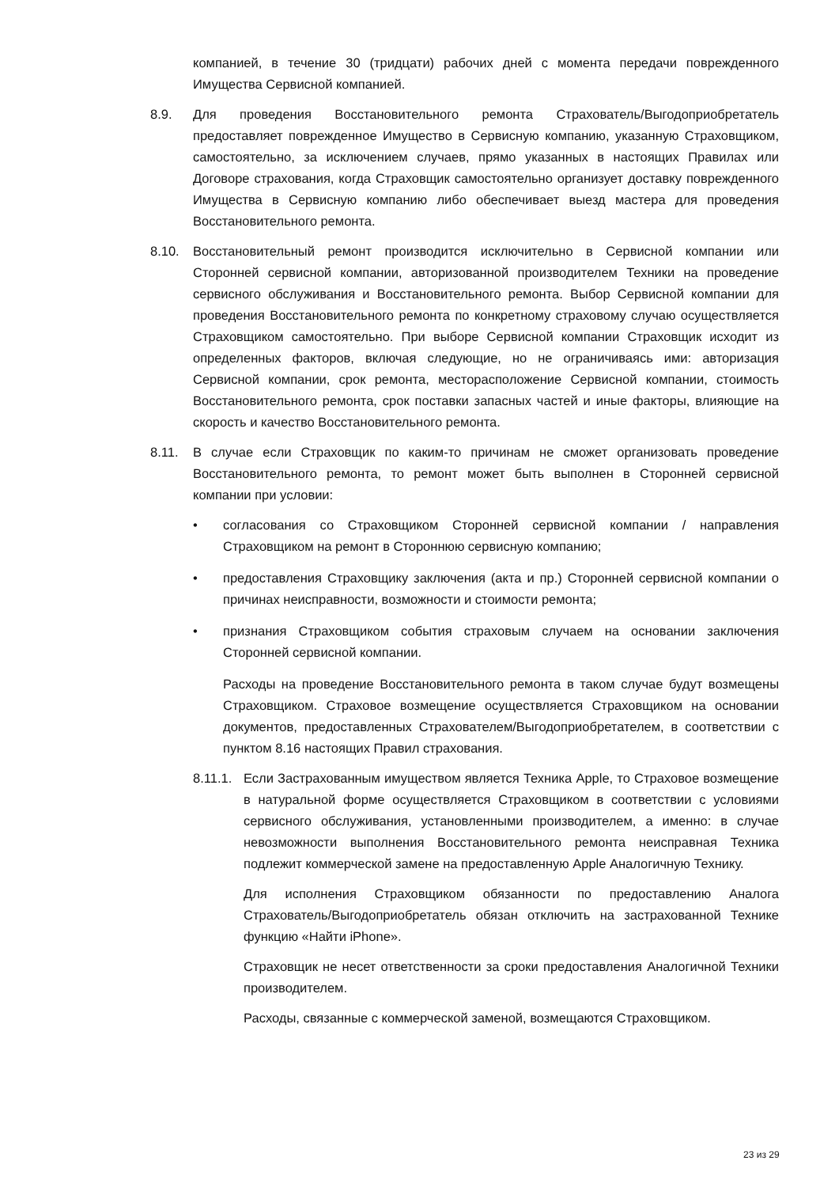компанией, в течение 30 (тридцати) рабочих дней с момента передачи поврежденного Имущества Сервисной компанией.
8.9. Для проведения Восстановительного ремонта Страхователь/Выгодоприобретатель предоставляет поврежденное Имущество в Сервисную компанию, указанную Страховщиком, самостоятельно, за исключением случаев, прямо указанных в настоящих Правилах или Договоре страхования, когда Страховщик самостоятельно организует доставку поврежденного Имущества в Сервисную компанию либо обеспечивает выезд мастера для проведения Восстановительного ремонта.
8.10. Восстановительный ремонт производится исключительно в Сервисной компании или Сторонней сервисной компании, авторизованной производителем Техники на проведение сервисного обслуживания и Восстановительного ремонта. Выбор Сервисной компании для проведения Восстановительного ремонта по конкретному страховому случаю осуществляется Страховщиком самостоятельно. При выборе Сервисной компании Страховщик исходит из определенных факторов, включая следующие, но не ограничиваясь ими: авторизация Сервисной компании, срок ремонта, месторасположение Сервисной компании, стоимость Восстановительного ремонта, срок поставки запасных частей и иные факторы, влияющие на скорость и качество Восстановительного ремонта.
8.11. В случае если Страховщик по каким-то причинам не сможет организовать проведение Восстановительного ремонта, то ремонт может быть выполнен в Сторонней сервисной компании при условии:
• согласования со Страховщиком Сторонней сервисной компании / направления Страховщиком на ремонт в Стороннюю сервисную компанию;
• предоставления Страховщику заключения (акта и пр.) Сторонней сервисной компании о причинах неисправности, возможности и стоимости ремонта;
• признания Страховщиком события страховым случаем на основании заключения Сторонней сервисной компании.
Расходы на проведение Восстановительного ремонта в таком случае будут возмещены Страховщиком. Страховое возмещение осуществляется Страховщиком на основании документов, предоставленных Страхователем/Выгодоприобретателем, в соответствии с пунктом 8.16 настоящих Правил страхования.
8.11.1.
Если Застрахованным имуществом является Техника Apple, то Страховое возмещение в натуральной форме осуществляется Страховщиком в соответствии с условиями сервисного обслуживания, установленными производителем, а именно: в случае невозможности выполнения Восстановительного ремонта неисправная Техника подлежит коммерческой замене на предоставленную Apple Аналогичную Технику.
Для исполнения Страховщиком обязанности по предоставлению Аналога Страхователь/Выгодоприобретатель обязан отключить на застрахованной Технике функцию «Найти iPhone».
Страховщик не несет ответственности за сроки предоставления Аналогичной Техники производителем.
Расходы, связанные с коммерческой заменой, возмещаются Страховщиком.
23 из 29